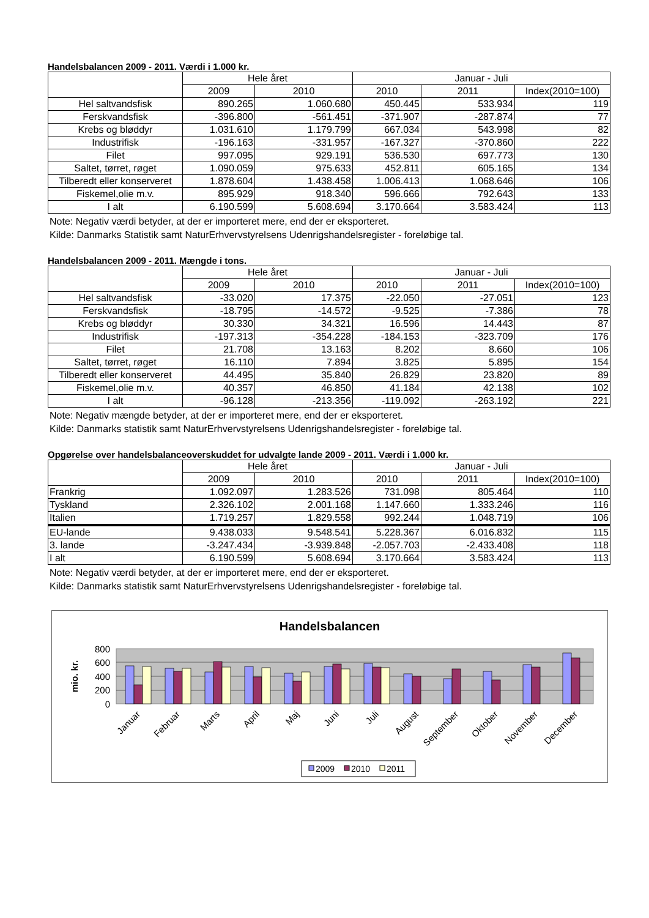Handelsbalancen 2009 - 2011. Værdi i 1.000 kr.
| | Hele året | | Januar - Juli | | |
| --- | --- | --- | --- | --- | --- |
| | 2009 | 2010 | 2010 | 2011 | Index(2010=100) |
| Hel saltvandsfisk | 890.265 | 1.060.680 | 450.445 | 533.934 | 119 |
| Ferskvandsfisk | -396.800 | -561.451 | -371.907 | -287.874 | 77 |
| Krebs og bløddyr | 1.031.610 | 1.179.799 | 667.034 | 543.998 | 82 |
| Industrifisk | -196.163 | -331.957 | -167.327 | -370.860 | 222 |
| Filet | 997.095 | 929.191 | 536.530 | 697.773 | 130 |
| Saltet, tørret, røget | 1.090.059 | 975.633 | 452.811 | 605.165 | 134 |
| Tilberedt eller konserveret | 1.878.604 | 1.438.458 | 1.006.413 | 1.068.646 | 106 |
| Fiskemel,olie m.v. | 895.929 | 918.340 | 596.666 | 792.643 | 133 |
| I alt | 6.190.599 | 5.608.694 | 3.170.664 | 3.583.424 | 113 |
Note: Negativ værdi betyder, at der er importeret mere, end der er eksporteret.
Kilde: Danmarks Statistik samt NaturErhvervstyrelsens Udenrigshandelsregister - foreløbige tal.
Handelsbalancen 2009 - 2011. Mængde i tons.
| | Hele året | | Januar - Juli | | |
| --- | --- | --- | --- | --- | --- |
| | 2009 | 2010 | 2010 | 2011 | Index(2010=100) |
| Hel saltvandsfisk | -33.020 | 17.375 | -22.050 | -27.051 | 123 |
| Ferskvandsfisk | -18.795 | -14.572 | -9.525 | -7.386 | 78 |
| Krebs og bløddyr | 30.330 | 34.321 | 16.596 | 14.443 | 87 |
| Industrifisk | -197.313 | -354.228 | -184.153 | -323.709 | 176 |
| Filet | 21.708 | 13.163 | 8.202 | 8.660 | 106 |
| Saltet, tørret, røget | 16.110 | 7.894 | 3.825 | 5.895 | 154 |
| Tilberedt eller konserveret | 44.495 | 35.840 | 26.829 | 23.820 | 89 |
| Fiskemel,olie m.v. | 40.357 | 46.850 | 41.184 | 42.138 | 102 |
| I alt | -96.128 | -213.356 | -119.092 | -263.192 | 221 |
Note: Negativ mængde betyder, at der er importeret mere, end der er eksporteret.
Kilde: Danmarks statistik samt NaturErhvervstyrelsens Udenrigshandelsregister - foreløbige tal.
Opgørelse over handelsbalanceoverskuddet for udvalgte lande 2009 - 2011. Værdi i 1.000 kr.
| | Hele året | | Januar - Juli | | |
| --- | --- | --- | --- | --- | --- |
| | 2009 | 2010 | 2010 | 2011 | Index(2010=100) |
| Frankrig | 1.092.097 | 1.283.526 | 731.098 | 805.464 | 110 |
| Tyskland | 2.326.102 | 2.001.168 | 1.147.660 | 1.333.246 | 116 |
| Italien | 1.719.257 | 1.829.558 | 992.244 | 1.048.719 | 106 |
| EU-lande | 9.438.033 | 9.548.541 | 5.228.367 | 6.016.832 | 115 |
| 3. lande | -3.247.434 | -3.939.848 | -2.057.703 | -2.433.408 | 118 |
| I alt | 6.190.599 | 5.608.694 | 3.170.664 | 3.583.424 | 113 |
Note: Negativ værdi betyder, at der er importeret mere, end der er eksporteret.
Kilde: Danmarks statistik samt NaturErhvervstyrelsens Udenrigshandelsregister - foreløbige tal.
Handelsbalancen
800
600
400
200
0
mio. kr.
Januar
Februar
Marts
April
Maj
Juni
Juli
August
September
Oktober
November
December
2009
2010
2011